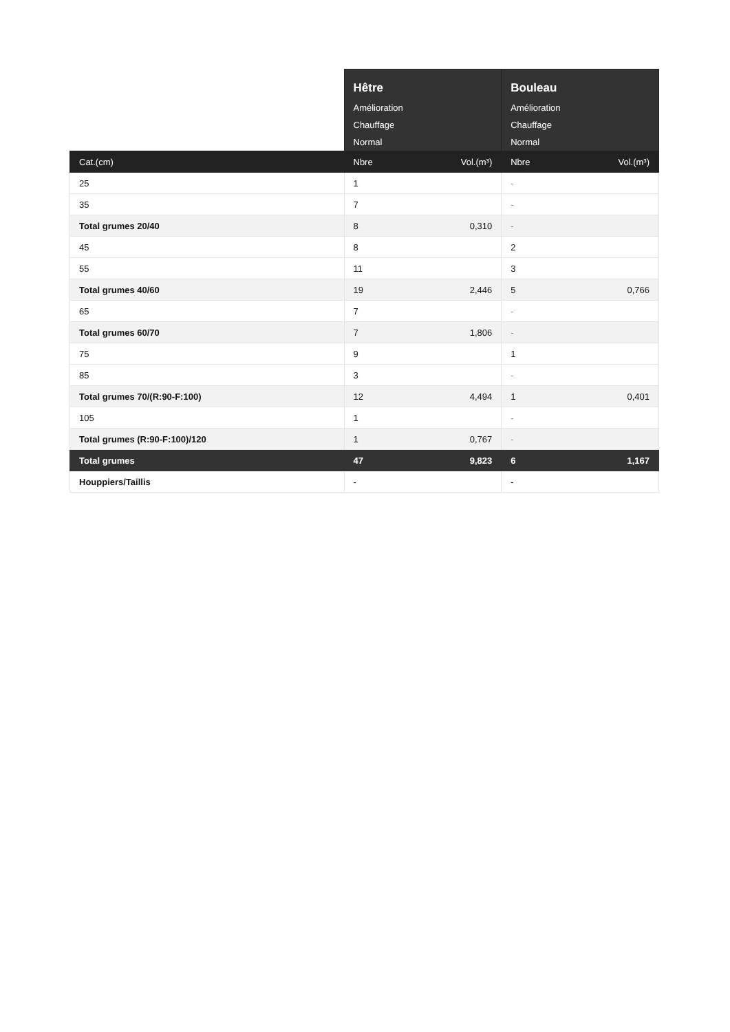| | Hêtre Amélioration Chauffage Normal | | Bouleau Amélioration Chauffage Normal | |
| Cat.(cm) | Nbre | Vol.(m³) | Nbre | Vol.(m³) |
| 25 | 1 | | - | |
| 35 | 7 | | - | |
| Total grumes 20/40 | 8 | 0,310 | - | |
| 45 | 8 | | 2 | |
| 55 | 11 | | 3 | |
| Total grumes 40/60 | 19 | 2,446 | 5 | 0,766 |
| 65 | 7 | | - | |
| Total grumes 60/70 | 7 | 1,806 | - | |
| 75 | 9 | | 1 | |
| 85 | 3 | | - | |
| Total grumes 70/(R:90-F:100) | 12 | 4,494 | 1 | 0,401 |
| 105 | 1 | | - | |
| Total grumes (R:90-F:100)/120 | 1 | 0,767 | - | |
| Total grumes | 47 | 9,823 | 6 | 1,167 |
| Houppiers/Taillis | - | | - | |